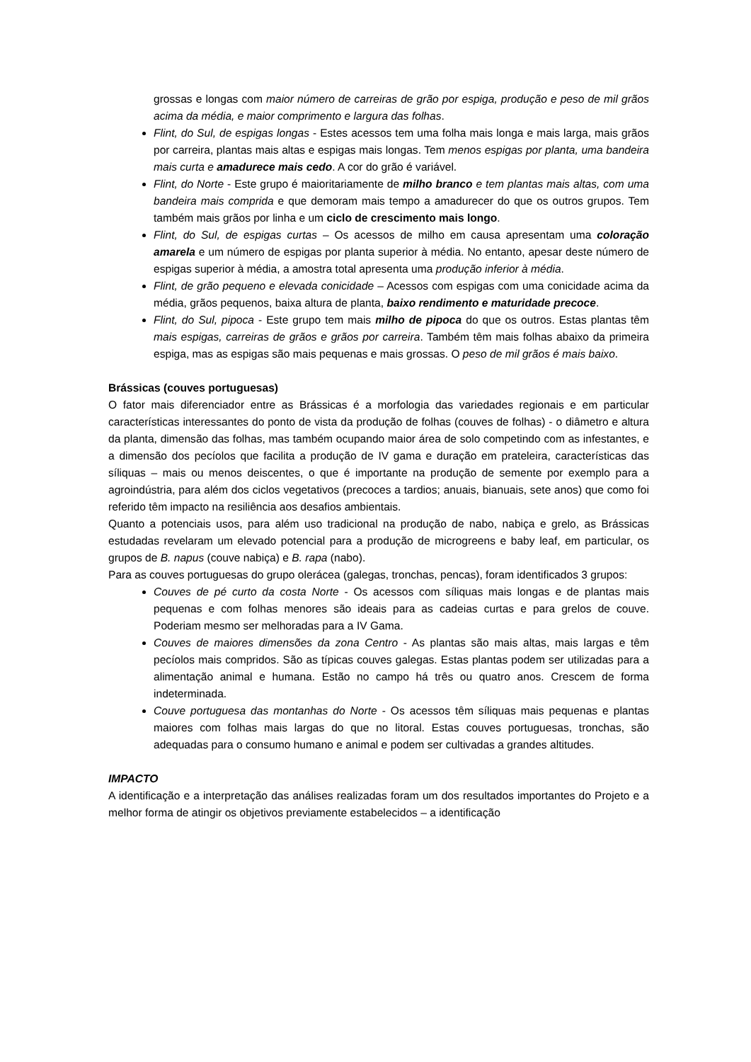grossas e longas com maior número de carreiras de grão por espiga, produção e peso de mil grãos acima da média, e maior comprimento e largura das folhas.
Flint, do Sul, de espigas longas - Estes acessos tem uma folha mais longa e mais larga, mais grãos por carreira, plantas mais altas e espigas mais longas. Tem menos espigas por planta, uma bandeira mais curta e amadurece mais cedo. A cor do grão é variável.
Flint, do Norte - Este grupo é maioritariamente de milho branco e tem plantas mais altas, com uma bandeira mais comprida e que demoram mais tempo a amadurecer do que os outros grupos. Tem também mais grãos por linha e um ciclo de crescimento mais longo.
Flint, do Sul, de espigas curtas – Os acessos de milho em causa apresentam uma coloração amarela e um número de espigas por planta superior à média. No entanto, apesar deste número de espigas superior à média, a amostra total apresenta uma produção inferior à média.
Flint, de grão pequeno e elevada conicidade – Acessos com espigas com uma conicidade acima da média, grãos pequenos, baixa altura de planta, baixo rendimento e maturidade precoce.
Flint, do Sul, pipoca - Este grupo tem mais milho de pipoca do que os outros. Estas plantas têm mais espigas, carreiras de grãos e grãos por carreira. Também têm mais folhas abaixo da primeira espiga, mas as espigas são mais pequenas e mais grossas. O peso de mil grãos é mais baixo.
Brássicas (couves portuguesas)
O fator mais diferenciador entre as Brássicas é a morfologia das variedades regionais e em particular características interessantes do ponto de vista da produção de folhas (couves de folhas) - o diâmetro e altura da planta, dimensão das folhas, mas também ocupando maior área de solo competindo com as infestantes, e a dimensão dos pecíolos que facilita a produção de IV gama e duração em prateleira, características das síliquas – mais ou menos deiscentes, o que é importante na produção de semente por exemplo para a agroindústria, para além dos ciclos vegetativos (precoces a tardios; anuais, bianuais, sete anos) que como foi referido têm impacto na resiliência aos desafios ambientais.
Quanto a potenciais usos, para além uso tradicional na produção de nabo, nabiça e grelo, as Brássicas estudadas revelaram um elevado potencial para a produção de microgreens e baby leaf, em particular, os grupos de B. napus (couve nabiça) e B. rapa (nabo).
Para as couves portuguesas do grupo olerácea (galegas, tronchas, pencas), foram identificados 3 grupos:
Couves de pé curto da costa Norte - Os acessos com síliquas mais longas e de plantas mais pequenas e com folhas menores são ideais para as cadeias curtas e para grelos de couve. Poderiam mesmo ser melhoradas para a IV Gama.
Couves de maiores dimensões da zona Centro - As plantas são mais altas, mais largas e têm pecíolos mais compridos. São as típicas couves galegas. Estas plantas podem ser utilizadas para a alimentação animal e humana. Estão no campo há três ou quatro anos. Crescem de forma indeterminada.
Couve portuguesa das montanhas do Norte - Os acessos têm síliquas mais pequenas e plantas maiores com folhas mais largas do que no litoral. Estas couves portuguesas, tronchas, são adequadas para o consumo humano e animal e podem ser cultivadas a grandes altitudes.
IMPACTO
A identificação e a interpretação das análises realizadas foram um dos resultados importantes do Projeto e a melhor forma de atingir os objetivos previamente estabelecidos – a identificação